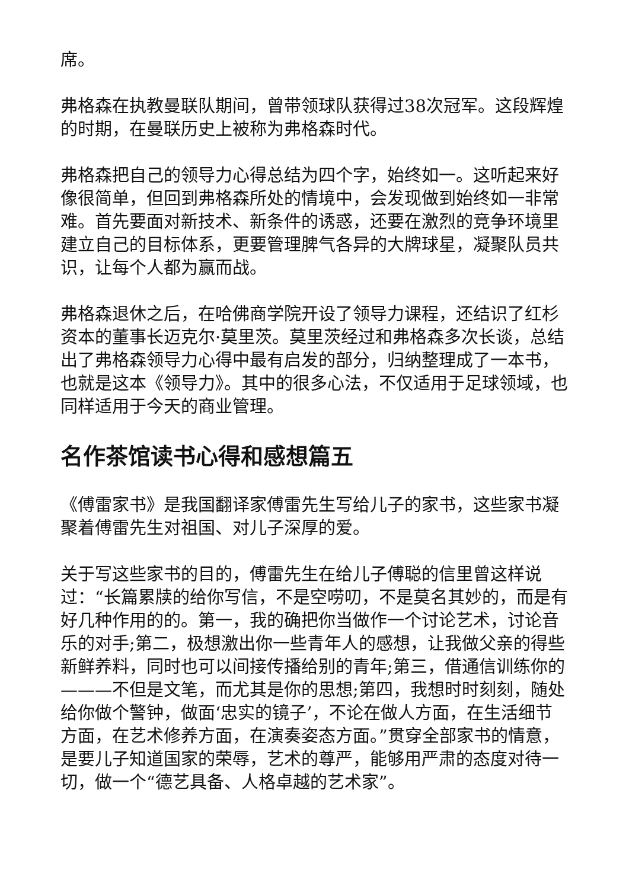席。
弗格森在执教曼联队期间，曾带领球队获得过38次冠军。这段辉煌的时期，在曼联历史上被称为弗格森时代。
弗格森把自己的领导力心得总结为四个字，始终如一。这听起来好像很简单，但回到弗格森所处的情境中，会发现做到始终如一非常难。首先要面对新技术、新条件的诱惑，还要在激烈的竞争环境里建立自己的目标体系，更要管理脾气各异的大牌球星，凝聚队员共识，让每个人都为赢而战。
弗格森退休之后，在哈佛商学院开设了领导力课程，还结识了红杉资本的董事长迈克尔·莫里茨。莫里茨经过和弗格森多次长谈，总结出了弗格森领导力心得中最有启发的部分，归纳整理成了一本书，也就是这本《领导力》。其中的很多心法，不仅适用于足球领域，也同样适用于今天的商业管理。
名作茶馆读书心得和感想篇五
《傅雷家书》是我国翻译家傅雷先生写给儿子的家书，这些家书凝聚着傅雷先生对祖国、对儿子深厚的爱。
关于写这些家书的目的，傅雷先生在给儿子傅聪的信里曾这样说过：“长篇累牍的给你写信，不是空唠叨，不是莫名其妙的，而是有好几种作用的的。第一，我的确把你当做作一个讨论艺术，讨论音乐的对手;第二，极想激出你一些青年人的感想，让我做父亲的得些新鲜养料，同时也可以间接传播给别的青年;第三，借通信训练你的———不但是文笔，而尤其是你的思想;第四，我想时时刻刻，随处给你做个警钟，做面‘忠实的镜子’，不论在做人方面，在生活细节方面，在艺术修养方面，在演奏姿态方面。”贯穿全部家书的情意，是要儿子知道国家的荣辱，艺术的尊严，能够用严肃的态度对待一切，做一个“德艺具备、人格卓越的艺术家”。